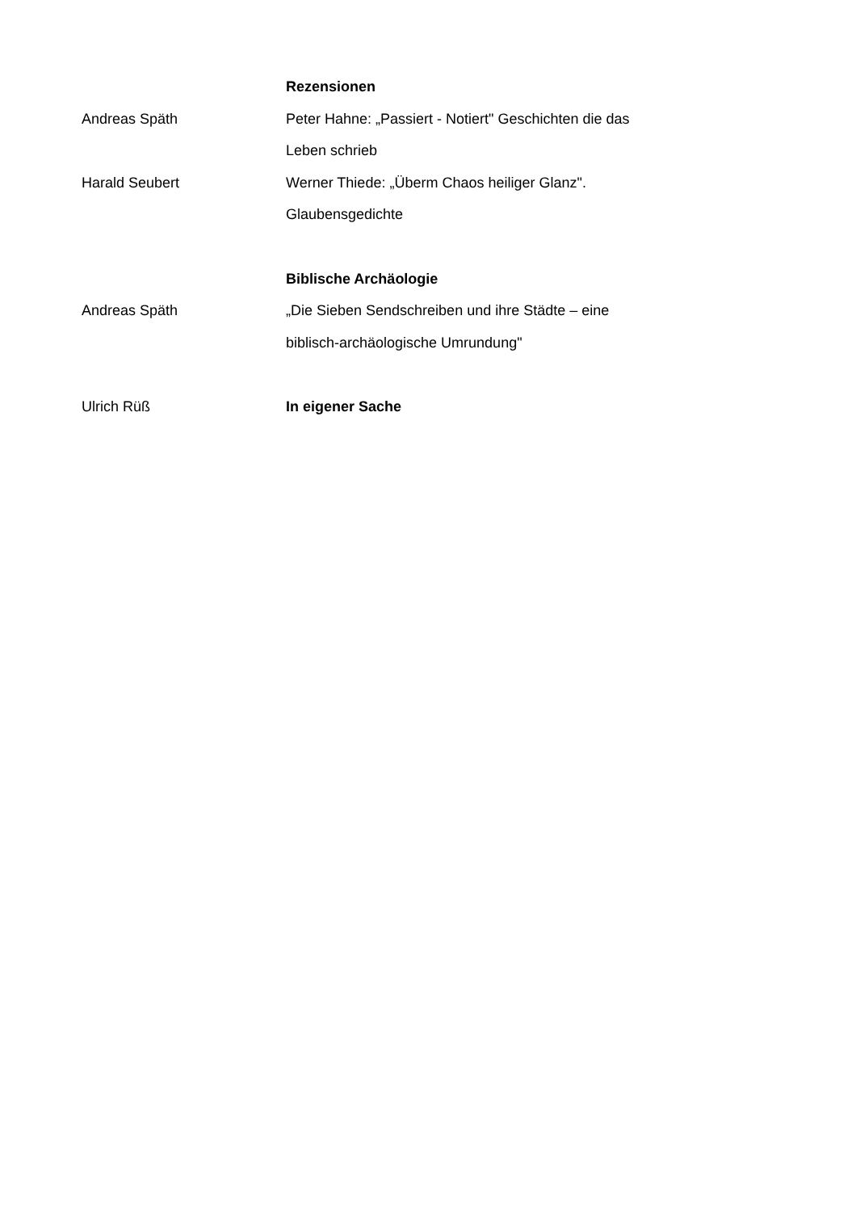Rezensionen
Andreas Späth Peter Hahne: „Passiert - Notiert" Geschichten die das Leben schrieb
Harald Seubert Werner Thiede: „Überm Chaos heiliger Glanz". Glaubensgedichte
Biblische Archäologie
Andreas Späth „Die Sieben Sendschreiben und ihre Städte – eine biblisch-archäologische Umrundung"
Ulrich Rüß In eigener Sache